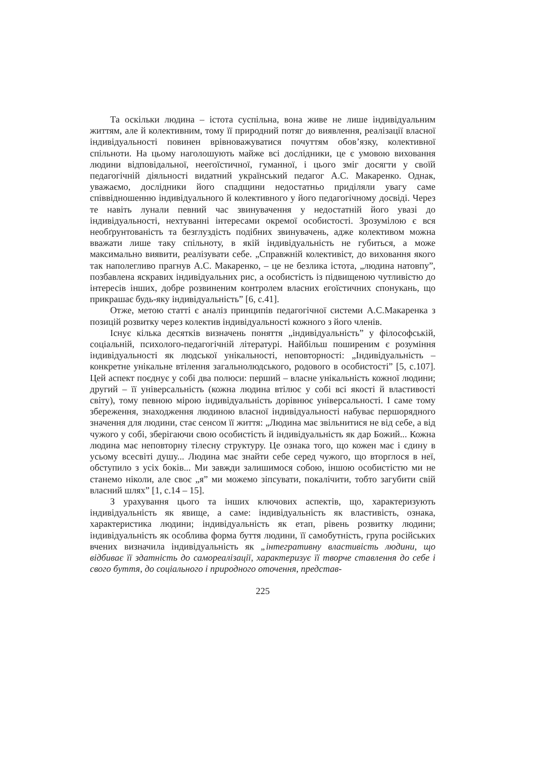Та оскільки людина – істота суспільна, вона живе не лише індивідуальним життям, але й колективним, тому її природний потяг до виявлення, реалізації власної індивідуальності повинен врівноважуватися почуттям обов’язку, колективної спільноти. На цьому наголошують майже всі дослідники, це є умовою виховання людини відповідальної, неегоїстичної, гуманної, і цього зміг досягти у своїй педагогічній діяльності видатний український педагог А.С. Макаренко. Однак, уважаємо, дослідники його спадщини недостатньо приділяли увагу саме співвідношенню індивідуального й колективного у його педагогічному досвіді. Через те навіть лунали певний час звинувачення у недостатній його увазі до індивідуальності, нехтуванні інтересами окремої особистості. Зрозумілою є вся необґрунтованість та безглуздість подібних звинувачень, адже колективом можна вважати лише таку спільноту, в якій індивідуальність не губиться, а може максимально виявити, реалізувати себе. „Справжній колективіст, до виховання якого так наполегливо прагнув А.С. Макаренко, – це не безлика істота, „людина натовпу”, позбавлена яскравих індивідуальних рис, а особистість із підвищеною чутливістю до інтересів інших, добре розвиненим контролем власних егоїстичних спонукань, що прикрашає будь-яку індивідуальність” [6, с.41].
Отже, метою статті є аналіз принципів педагогічної системи А.С.Макаренка з позицій розвитку через колектив індивідуальності кожного з його членів.
Існує кілька десятків визначень поняття „індивідуальність” у філософській, соціальній, психолого-педагогічній літературі. Найбільш поширеним є розуміння індивідуальності як людської унікальності, неповторності: „Індивідуальність – конкретне унікальне втілення загальнолюдського, родового в особистості” [5, с.107]. Цей аспект поєднує у собі два полюси: перший – власне унікальність кожної людини; другий – її універсальність (кожна людина втілює у собі всі якості й властивості світу), тому певною мірою індивідуальність дорівнює універсальності. І саме тому збереження, знаходження людиною власної індивідуальності набуває першорядного значення для людини, стає сенсом її життя: „Людина має звільнитися не від себе, а від чужого у собі, зберігаючи свою особистість й індивідуальність як дар Божий... Кожна людина має неповторну тілесну структуру. Це ознака того, що кожен має і єдину в усьому всесвіті душу... Людина має знайти себе серед чужого, що вторглося в неї, обступило з усіх боків... Ми завжди залишимося собою, іншою особистістю ми не станемо ніколи, але своє „я” ми можемо зіпсувати, покалічити, тобто загубити свій власний шлях” [1, с.14 – 15].
З урахування цього та інших ключових аспектів, що, характеризують індивідуальність як явище, а саме: індивідуальність як властивість, ознака, характеристика людини; індивідуальність як етап, рівень розвитку людини; індивідуальність як особлива форма буття людини, її самобутність, група російських вчених визначила індивідуальність як „інтегративну властивість людини, що відбиває її здатність до самореалізації, характеризує її творче ставлення до себе і свого буття, до соціального і природного оточення, представ-
225